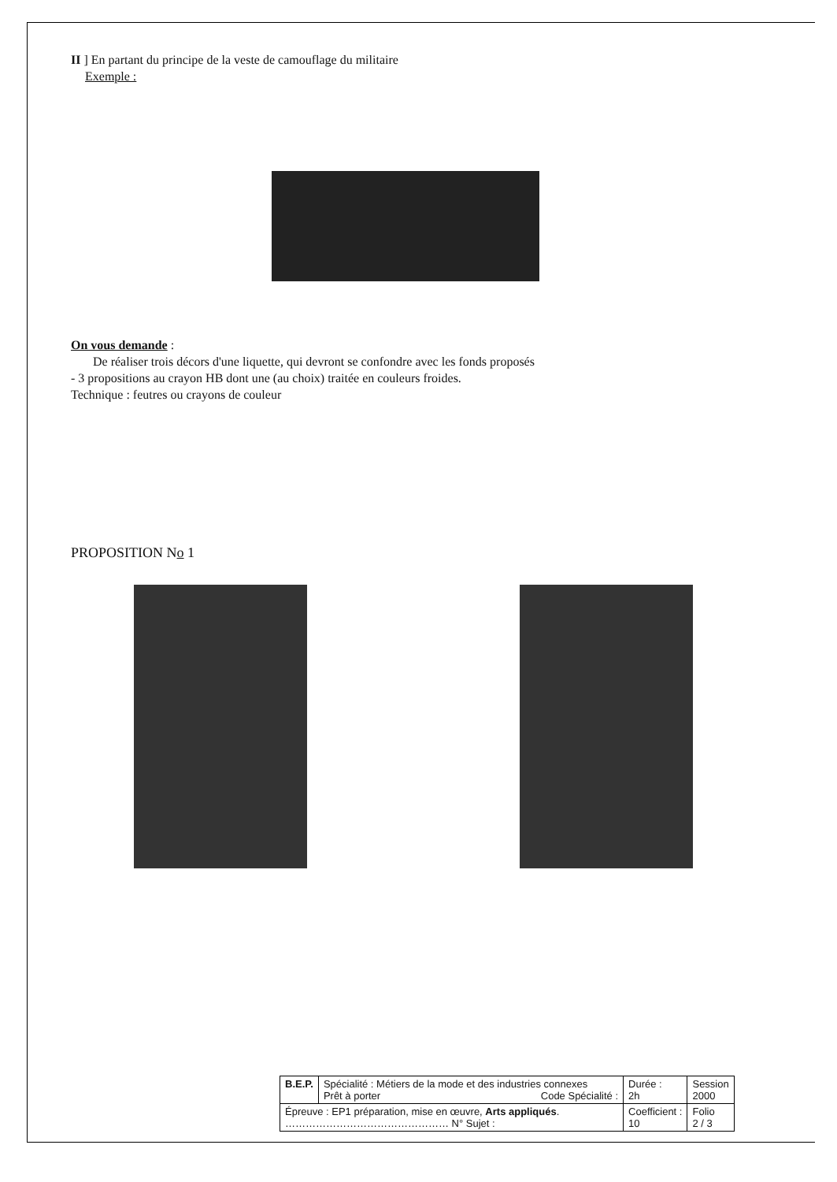II ] En partant du principe de la veste de camouflage du militaire
Exemple :
On vous demande :
De réaliser trois décors d'une liquette, qui devront se confondre avec les fonds proposés
- 3 propositions au crayon HB dont une (au choix) traitée en couleurs froides.
Technique : feutres ou crayons de couleur
PROPOSITION No 1
| B.E.P. | Spécialité : Métiers de la mode et des industries connexes Prêt à porter Code Spécialité : | Durée : 2h | Session 2000 |
| Épreuve : EP1 préparation, mise en œuvre, Arts appliqués . ………………………………………… N° Sujet : | | Coefficient : 10 | Folio 2 / 3 |